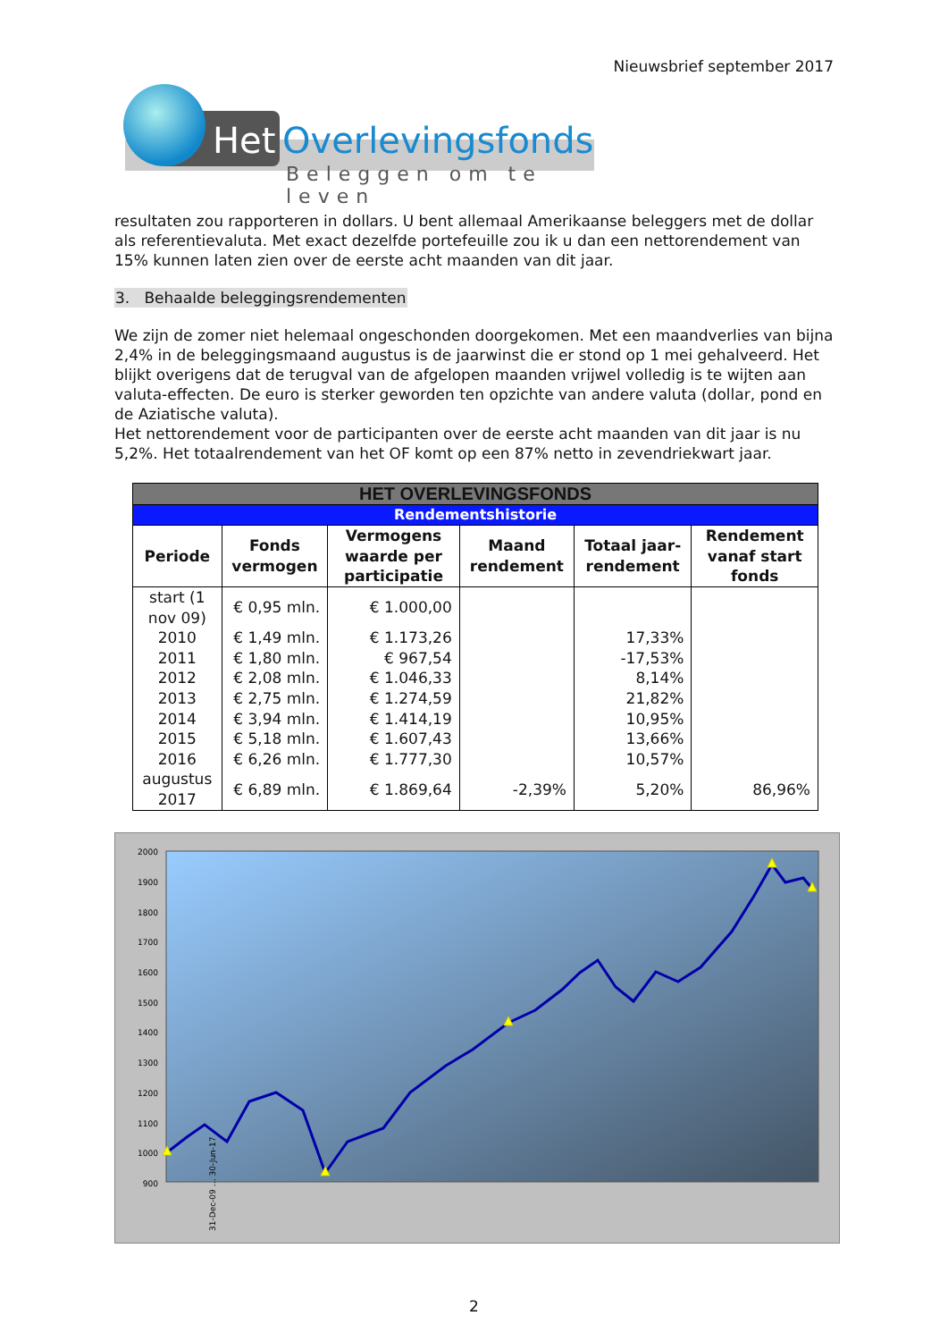Nieuwsbrief september 2017
Het Overlevingsfonds
Beleggen om te leven
resultaten zou rapporteren in dollars. U bent allemaal Amerikaanse beleggers met de dollar als referentievaluta. Met exact dezelfde portefeuille zou ik u dan een nettorendement van 15% kunnen laten zien over de eerste acht maanden van dit jaar.
3. Behaalde beleggingsrendementen
We zijn de zomer niet helemaal ongeschonden doorgekomen. Met een maandverlies van bijna 2,4% in de beleggingsmaand augustus is de jaarwinst die er stond op 1 mei gehalveerd. Het blijkt overigens dat de terugval van de afgelopen maanden vrijwel volledig is te wijten aan valuta-effecten. De euro is sterker geworden ten opzichte van andere valuta (dollar, pond en de Aziatische valuta).
Het nettorendement voor de participanten over de eerste acht maanden van dit jaar is nu 5,2%. Het totaalrendement van het OF komt op een 87% netto in zevendriekwart jaar.
| HET OVERLEVINGSFONDS | | | | | |
| --- | --- | --- | --- | --- | --- |
| Rendementshistorie | | | | | |
| Periode | Fonds vermogen | Vermogens waarde per participatie | Maand rendement | Totaal jaar-rendement | Rendement vanaf start fonds |
| start (1 nov 09) | € 0,95 mln. | € 1.000,00 | | | |
| 2010 | € 1,49 mln. | € 1.173,26 | | 17,33% | |
| 2011 | € 1,80 mln. | € 967,54 | | -17,53% | |
| 2012 | € 2,08 mln. | € 1.046,33 | | 8,14% | |
| 2013 | € 2,75 mln. | € 1.274,59 | | 21,82% | |
| 2014 | € 3,94 mln. | € 1.414,19 | | 10,95% | |
| 2015 | € 5,18 mln. | € 1.607,43 | | 13,66% | |
| 2016 | € 6,26 mln. | € 1.777,30 | | 10,57% | |
| augustus 2017 | € 6,89 mln. | € 1.869,64 | -2,39% | 5,20% | 86,96% |
2000
1900
1800
1700
1600
1500
1400
1300
1200
1100
1000
900
31-Dec-09 … 30-Jun-17
2